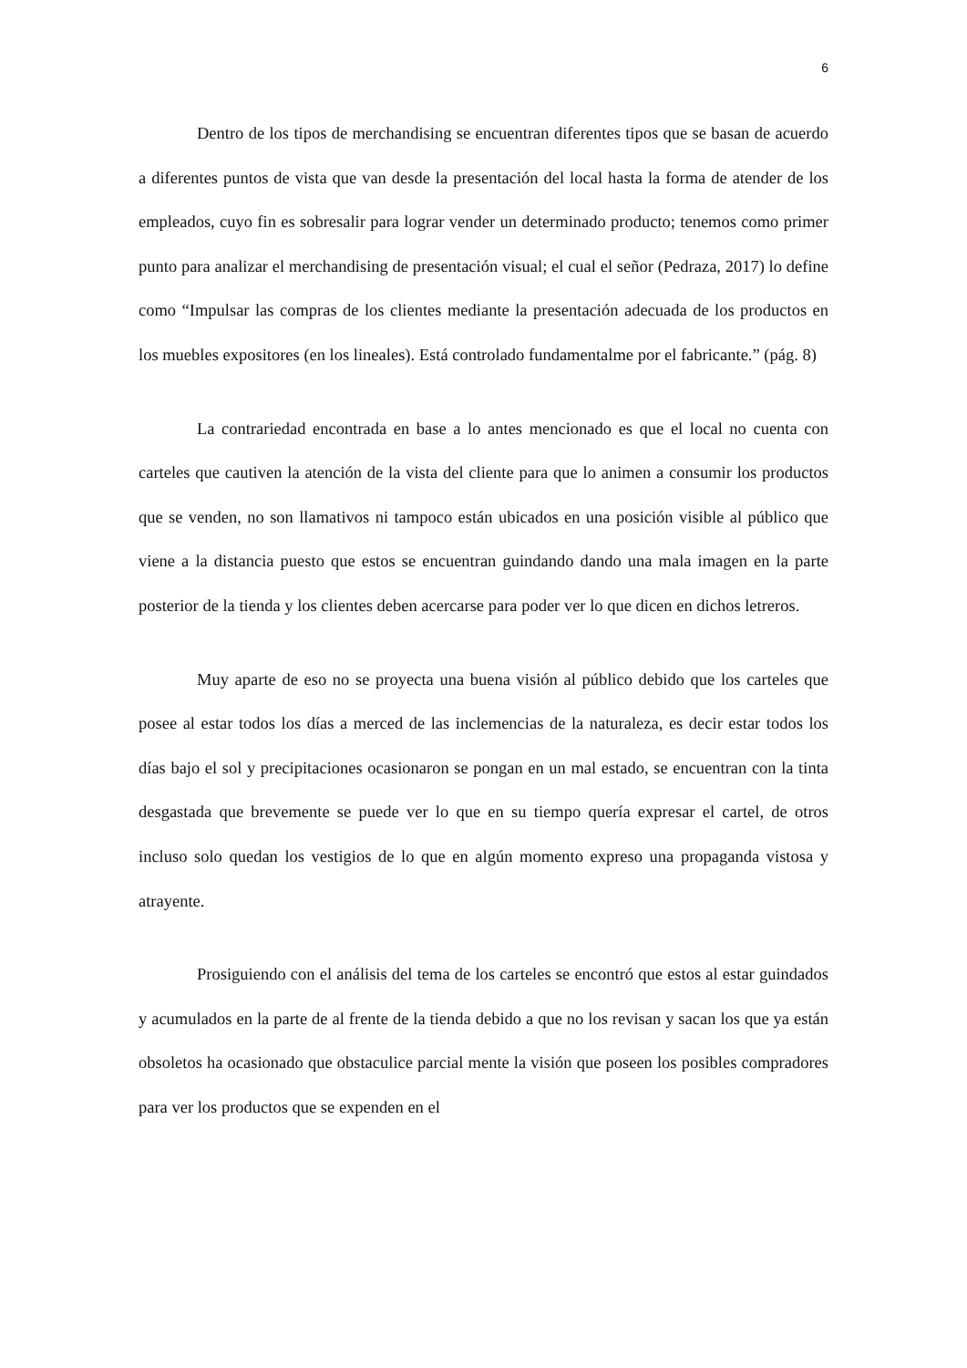6
Dentro de los tipos de merchandising se encuentran diferentes tipos que se basan de acuerdo a diferentes puntos de vista que van desde la presentación del local hasta la forma de atender de los empleados, cuyo fin es sobresalir para lograr vender un determinado producto; tenemos como primer punto para analizar el merchandising de presentación visual; el cual el señor (Pedraza, 2017) lo define como “Impulsar las compras de los clientes mediante la presentación adecuada de los productos en los muebles expositores (en los lineales). Está controlado fundamentalme por el fabricante.” (pág. 8)
La contrariedad encontrada en base a lo antes mencionado es que el local no cuenta con carteles que cautiven la atención de la vista del cliente para que lo animen a consumir los productos que se venden, no son llamativos ni tampoco están ubicados en una posición visible al público que viene a la distancia puesto que estos se encuentran guindando dando una mala imagen en la parte posterior de la tienda y los clientes deben acercarse para poder ver lo que dicen en dichos letreros.
Muy aparte de eso no se proyecta una buena visión al público debido que los carteles que posee al estar todos los días a merced de las inclemencias de la naturaleza, es decir estar todos los días bajo el sol y precipitaciones ocasionaron se pongan en un mal estado, se encuentran con la tinta desgastada que brevemente se puede ver lo que en su tiempo quería expresar el cartel, de otros incluso solo quedan los vestigios de lo que en algún momento expreso una propaganda vistosa y atrayente.
Prosiguiendo con el análisis del tema de los carteles se encontró que estos al estar guindados y acumulados en la parte de al frente de la tienda debido a que no los revisan y sacan los que ya están obsoletos ha ocasionado que obstaculice parcial mente la visión que poseen los posibles compradores para ver los productos que se expenden en el